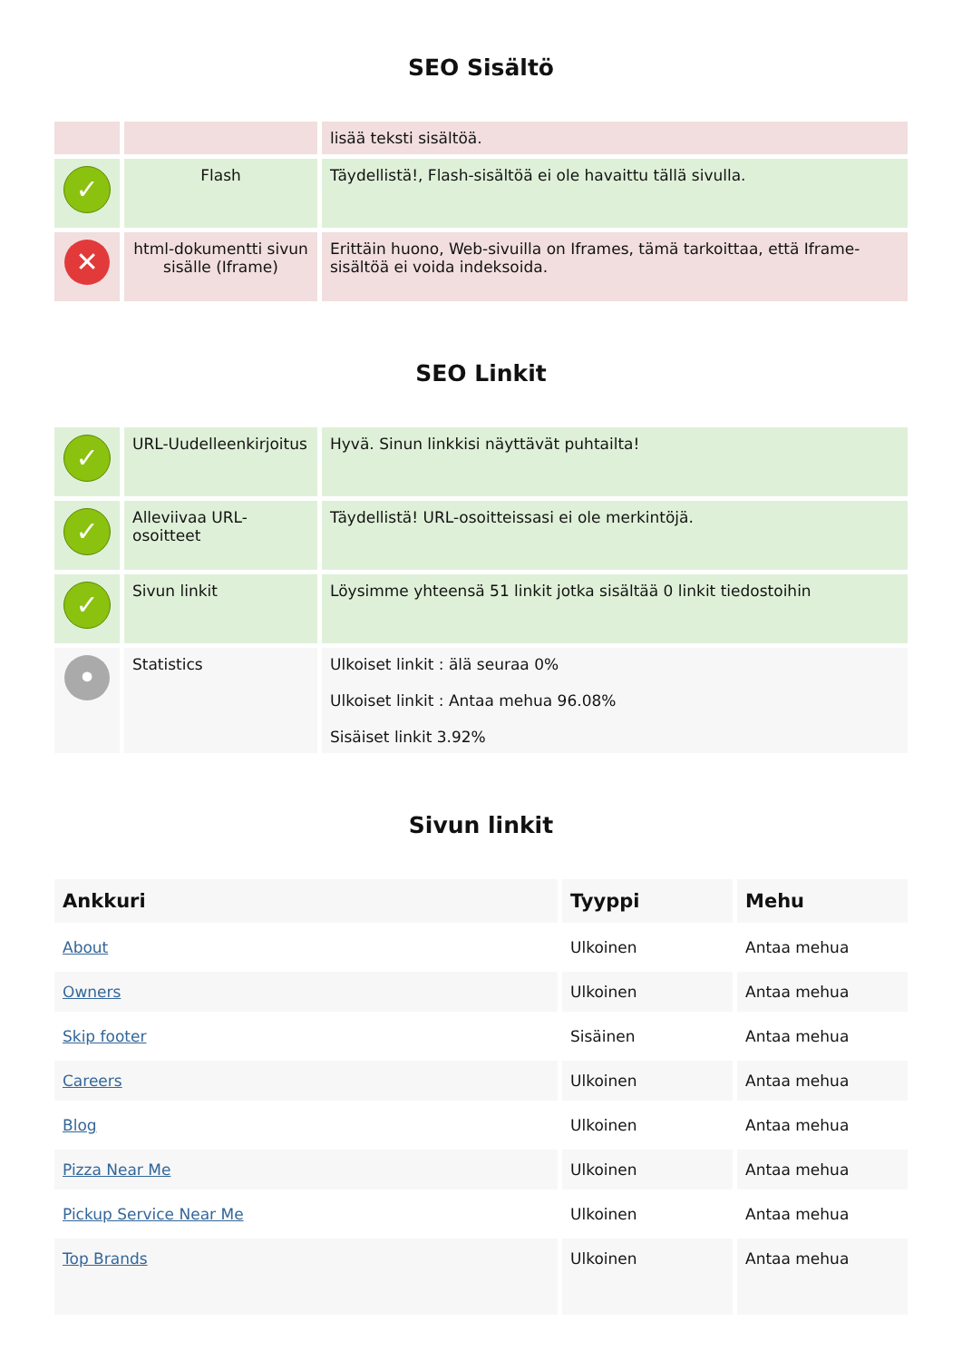SEO Sisältö
| | | lisää teksti sisältöä. |
| ✓ | Flash | Täydellistä!, Flash-sisältöä ei ole havaittu tällä sivulla. |
| ✕ | html-dokumentti sivun sisälle (Iframe) | Erittäin huono, Web-sivuilla on Iframes, tämä tarkoittaa, että Iframe-sisältöä ei voida indeksoida. |
SEO Linkit
| ✓ | URL-Uudelleenkirjoitus | Hyvä. Sinun linkkisi näyttävät puhtailta! |
| ✓ | Alleviivaa URL-osoitteet | Täydellistä! URL-osoitteissasi ei ole merkintöjä. |
| ✓ | Sivun linkit | Löysimme yhteensä 51 linkit jotka sisältää 0 linkit tiedostoihin |
| • | Statistics | Ulkoiset linkit : älä seuraa 0% Ulkoiset linkit : Antaa mehua 96.08% Sisäiset linkit 3.92% |
Sivun linkit
| Ankkuri | Tyyppi | Mehu |
| --- | --- | --- |
| About | Ulkoinen | Antaa mehua |
| Owners | Ulkoinen | Antaa mehua |
| Skip footer | Sisäinen | Antaa mehua |
| Careers | Ulkoinen | Antaa mehua |
| Blog | Ulkoinen | Antaa mehua |
| Pizza Near Me | Ulkoinen | Antaa mehua |
| Pickup Service Near Me | Ulkoinen | Antaa mehua |
| Top Brands | Ulkoinen | Antaa mehua |